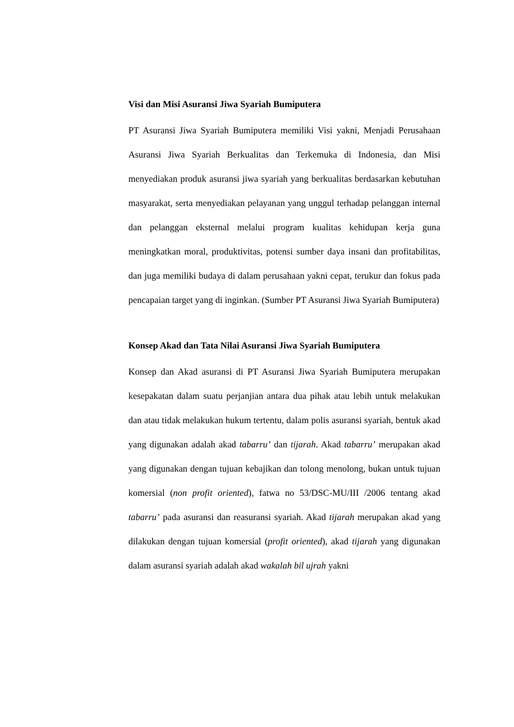Visi dan Misi Asuransi Jiwa Syariah Bumiputera
PT Asuransi Jiwa Syariah Bumiputera memiliki Visi yakni, Menjadi Perusahaan Asuransi Jiwa Syariah Berkualitas dan Terkemuka di Indonesia, dan Misi menyediakan produk asuransi jiwa syariah yang berkualitas berdasarkan kebutuhan masyarakat, serta menyediakan pelayanan yang unggul terhadap pelanggan internal dan pelanggan eksternal melalui program kualitas kehidupan kerja guna meningkatkan moral, produktivitas, potensi sumber daya insani dan profitabilitas, dan juga memiliki budaya di dalam perusahaan yakni cepat, terukur dan fokus pada pencapaian target yang di inginkan. (Sumber PT Asuransi Jiwa Syariah Bumiputera)
Konsep Akad dan Tata Nilai Asuransi Jiwa Syariah Bumiputera
Konsep dan Akad asuransi di PT Asuransi Jiwa Syariah Bumiputera merupakan kesepakatan dalam suatu perjanjian antara dua pihak atau lebih untuk melakukan dan atau tidak melakukan hukum tertentu, dalam polis asuransi syariah, bentuk akad yang digunakan adalah akad tabarru’ dan tijarah. Akad tabarru’ merupakan akad yang digunakan dengan tujuan kebajikan dan tolong menolong, bukan untuk tujuan komersial (non profit oriented), fatwa no 53/DSC-MU/III /2006 tentang akad tabarru’ pada asuransi dan reasuransi syariah. Akad tijarah merupakan akad yang dilakukan dengan tujuan komersial (profit oriented), akad tijarah yang digunakan dalam asuransi syariah adalah akad wakalah bil ujrah yakni